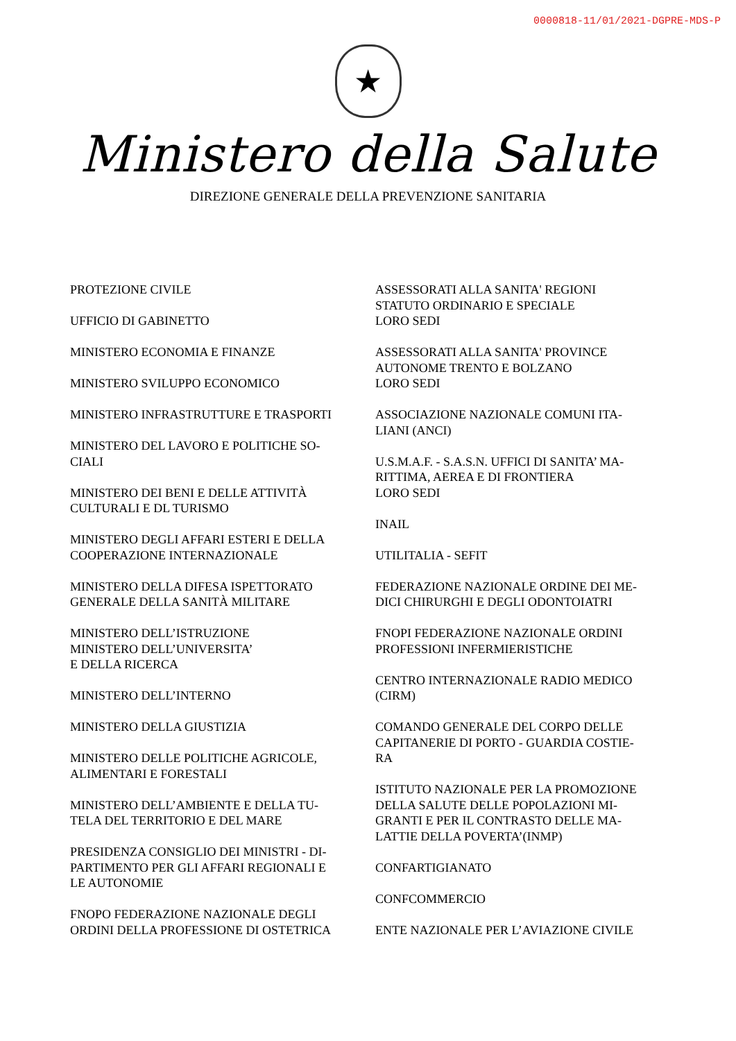0000818-11/01/2021-DGPRE-MDS-P
★
Ministero della Salute
DIREZIONE GENERALE DELLA PREVENZIONE SANITARIA
PROTEZIONE CIVILE
UFFICIO DI GABINETTO
MINISTERO ECONOMIA E FINANZE
MINISTERO SVILUPPO ECONOMICO
MINISTERO INFRASTRUTTURE E TRASPORTI
MINISTERO DEL LAVORO E POLITICHE SO-
CIALI
MINISTERO DEI BENI E DELLE ATTIVITÀ
CULTURALI E DL TURISMO
MINISTERO DEGLI AFFARI ESTERI E DELLA
COOPERAZIONE INTERNAZIONALE
MINISTERO DELLA DIFESA ISPETTORATO
GENERALE DELLA SANITÀ MILITARE
MINISTERO DELL’ISTRUZIONE
MINISTERO DELL’UNIVERSITA’
E DELLA RICERCA
MINISTERO DELL’INTERNO
MINISTERO DELLA GIUSTIZIA
MINISTERO DELLE POLITICHE AGRICOLE,
ALIMENTARI E FORESTALI
MINISTERO DELL’AMBIENTE E DELLA TU-
TELA DEL TERRITORIO E DEL MARE
PRESIDENZA CONSIGLIO DEI MINISTRI - DI-
PARTIMENTO PER GLI AFFARI REGIONALI E
LE AUTONOMIE
FNOPO FEDERAZIONE NAZIONALE DEGLI
ORDINI DELLA PROFESSIONE DI OSTETRICA
ASSESSORATI ALLA SANITA' REGIONI
STATUTO ORDINARIO E SPECIALE
LORO SEDI
ASSESSORATI ALLA SANITA' PROVINCE
AUTONOME TRENTO E BOLZANO
LORO SEDI
ASSOCIAZIONE NAZIONALE COMUNI ITA-
LIANI (ANCI)
U.S.M.A.F. - S.A.S.N. UFFICI DI SANITA’ MA-
RITTIMA, AEREA E DI FRONTIERA
LORO SEDI
INAIL
UTILITALIA - SEFIT
FEDERAZIONE NAZIONALE ORDINE DEI ME-
DICI CHIRURGHI E DEGLI ODONTOIATRI
FNOPI FEDERAZIONE NAZIONALE ORDINI
PROFESSIONI INFERMIERISTICHE
CENTRO INTERNAZIONALE RADIO MEDICO
(CIRM)
COMANDO GENERALE DEL CORPO DELLE
CAPITANERIE DI PORTO - GUARDIA COSTIE-
RA
ISTITUTO NAZIONALE PER LA PROMOZIONE
DELLA SALUTE DELLE POPOLAZIONI MI-
GRANTI E PER IL CONTRASTO DELLE MA-
LATTIE DELLA POVERTA’(INMP)
CONFARTIGIANATO
CONFCOMMERCIO
ENTE NAZIONALE PER L’AVIAZIONE CIVILE